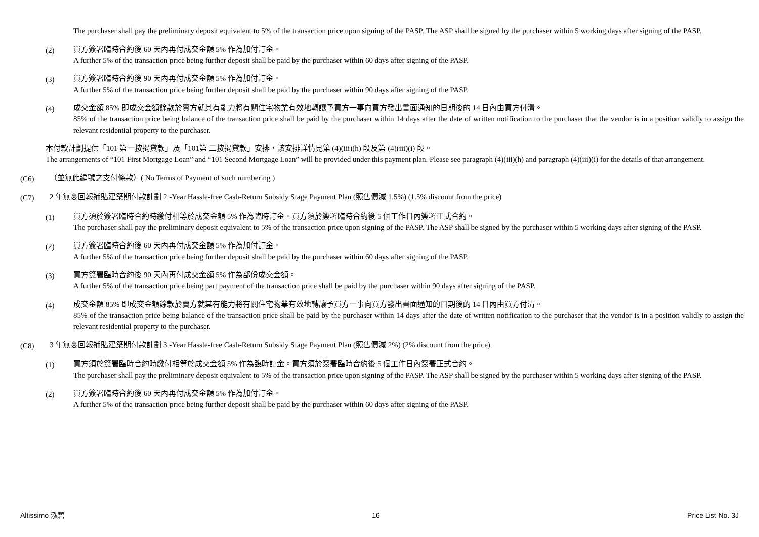The purchaser shall pay the preliminary deposit equivalent to 5% of the transaction price upon signing of the PASP. The ASP shall be signed by the purchaser within 5 working days after signing of the PASP.
(2) 買方簽署臨時合約後 60 天內再付成交金額 5% 作為加付訂金。
A further 5% of the transaction price being further deposit shall be paid by the purchaser within 60 days after signing of the PASP.
(3) 買方簽署臨時合約後 90 天內再付成交金額 5% 作為加付訂金。
A further 5% of the transaction price being further deposit shall be paid by the purchaser within 90 days after signing of the PASP.
(4) 成交金額 85% 即成交金額餘款於賣方就其有能力將有關住宅物業有效地轉讓予買方一事向買方發出書面通知的日期後的 14 日內由買方付清。
85% of the transaction price being balance of the transaction price shall be paid by the purchaser within 14 days after the date of written notification to the purchaser that the vendor is in a position validly to assign the relevant residential property to the purchaser.
本付款計劃提供「101 第一按揭貸款」及「101第 二按揭貸款」安排，該安排詳情見第 (4)(iii)(h) 段及第 (4)(iii)(i) 段。
The arrangements of “101 First Mortgage Loan” and “101 Second Mortgage Loan” will be provided under this payment plan. Please see paragraph (4)(iii)(h) and paragraph (4)(iii)(i) for the details of that arrangement.
(C6) （並無此編號之支付條款）( No Terms of Payment of such numbering )
(C7) 2 年無憂回報補貼建築期付款計劃 2 -Year Hassle-free Cash-Return Subsidy Stage Payment Plan (照售價減 1.5%) (1.5% discount from the price)
(1) 買方須於簽署臨時合約時繳付相等於成交金額 5% 作為臨時訂金。買方須於簽署臨時合約後 5 個工作日內簽署正式合約。
The purchaser shall pay the preliminary deposit equivalent to 5% of the transaction price upon signing of the PASP. The ASP shall be signed by the purchaser within 5 working days after signing of the PASP.
(2) 買方簽署臨時合約後 60 天內再付成交金額 5% 作為加付訂金。
A further 5% of the transaction price being further deposit shall be paid by the purchaser within 60 days after signing of the PASP.
(3) 買方簽署臨時合約後 90 天內再付成交金額 5% 作為部份成交金額。
A further 5% of the transaction price being part payment of the transaction price shall be paid by the purchaser within 90 days after signing of the PASP.
(4) 成交金額 85% 即成交金額餘款於賣方就其有能力將有關住宅物業有效地轉讓予買方一事向買方發出書面通知的日期後的 14 日內由買方付清。
85% of the transaction price being balance of the transaction price shall be paid by the purchaser within 14 days after the date of written notification to the purchaser that the vendor is in a position validly to assign the relevant residential property to the purchaser.
(C8) 3 年無憂回報補貼建築期付款計劃 3 -Year Hassle-free Cash-Return Subsidy Stage Payment Plan (照售價減 2%) (2% discount from the price)
(1) 買方須於簽署臨時合約時繳付相等於成交金額 5% 作為臨時訂金。買方須於簽署臨時合約後 5 個工作日內簽署正式合約。
The purchaser shall pay the preliminary deposit equivalent to 5% of the transaction price upon signing of the PASP. The ASP shall be signed by the purchaser within 5 working days after signing of the PASP.
(2) 買方簽署臨時合約後 60 天內再付成交金額 5% 作為加付訂金。
A further 5% of the transaction price being further deposit shall be paid by the purchaser within 60 days after signing of the PASP.
Altissimo 泓碧 16 Price List No. 3J